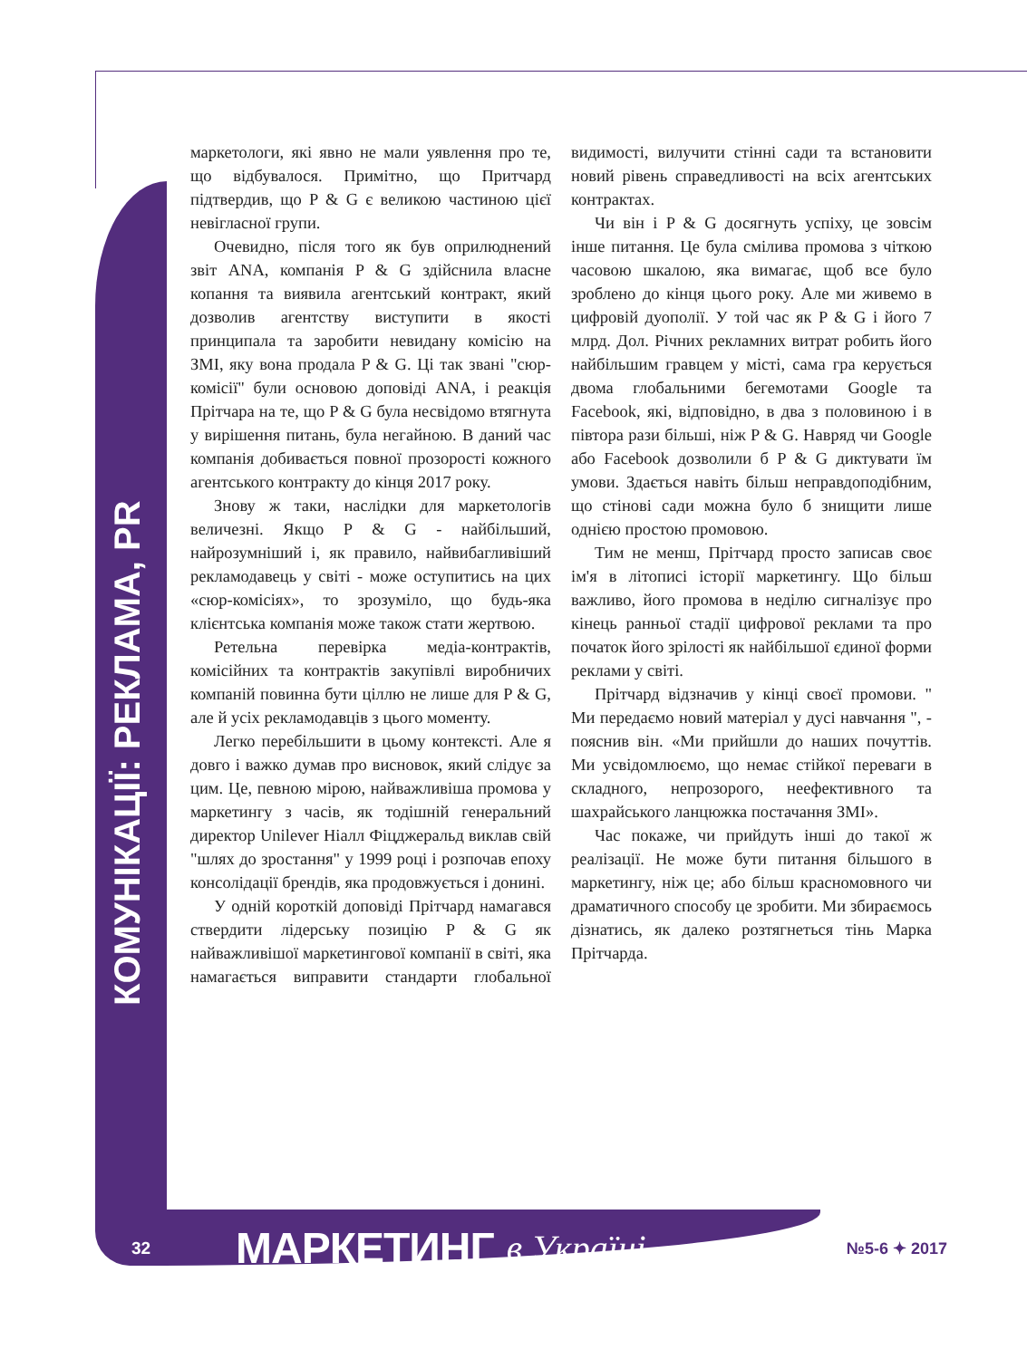КОМУНІКАЦІЇ: РЕКЛАМА, PR
маркетологи, які явно не мали уявлення про те, що відбувалося. Примітно, що Притчард підтвердив, що P & G є великою частиною цієї невігласної групи.
Очевидно, після того як був оприлюднений звіт ANA, компанія P & G здійснила власне копання та виявила агентський контракт, який дозволив агентству виступити в якості принципала та заробити невидану комісію на ЗМІ, яку вона продала P & G. Ці так звані "сюр-комісії" були основою доповіді ANA, і реакція Прітчара на те, що P & G була несвідомо втягнута у вирішення питань, була негайною. В даний час компанія добивається повної прозорості кожного агентського контракту до кінця 2017 року.
Знову ж таки, наслідки для маркетологів величезні. Якщо P & G - найбільший, найрозумніший і, як правило, найвибагливіший рекламодавець у світі - може оступитись на цих «сюр-комісіях», то зрозуміло, що будь-яка клієнтська компанія може також стати жертвою.
Ретельна перевірка медіа-контрактів, комісійних та контрактів закупівлі виробничих компаній повинна бути ціллю не лише для P & G, але й усіх рекламодавців з цього моменту.
Легко перебільшити в цьому контексті. Але я довго і важко думав про висновок, який слідує за цим. Це, певною мірою, найважливіша промова у маркетингу з часів, як тодішній генеральний директор Unilever Ніалл Фіцджеральд виклав свій "шлях до зростання" у 1999 році і розпочав епоху консолідації брендів, яка продовжується і донині.
У одній короткій доповіді Прітчард намагався ствердити лідерську позицію P & G як найважливішої маркетингової компанії в світі, яка намагається виправити стандарти глобальної видимості, вилучити стінні сади та встановити новий рівень справедливості на всіх агентських контрактах.
Чи він і P & G досягнуть успіху, це зовсім інше питання. Це була смілива промова з чіткою часовою шкалою, яка вимагає, щоб все було зроблено до кінця цього року. Але ми живемо в цифровій дуополії. У той час як P & G і його 7 млрд. Дол. Річних рекламних витрат робить його найбільшим гравцем у місті, сама гра керується двома глобальними бегемотами Google та Facebook, які, відповідно, в два з половиною і в півтора рази більші, ніж P & G. Навряд чи Google або Facebook дозволили б P & G диктувати їм умови. Здається навіть більш неправдоподібним, що стінові сади можна було б знищити лише однією простою промовою.
Тим не менш, Прітчард просто записав своє ім'я в літописі історії маркетингу. Що більш важливо, його промова в неділю сигналізує про кінець ранньої стадії цифрової реклами та про початок його зрілості як найбільшої єдиної форми реклами у світі.
Прітчард відзначив у кінці своєї промови. " Ми передаємо новий матеріал у дусі навчання ", - пояснив він. «Ми прийшли до наших почуттів. Ми усвідомлюємо, що немає стійкої переваги в складного, непрозорого, неефективного та шахрайського ланцюжка постачання ЗМІ».
Час покаже, чи прийдуть інші до такої ж реалізації. Не може бути питання більшого в маркетингу, ніж це; або більш красномовного чи драматичного способу це зробити. Ми збираємось дізнатись, як далеко розтягнеться тінь Марка Прітчарда.
32 МАРКЕТИНГ в Україні №5-6 ✦ 2017